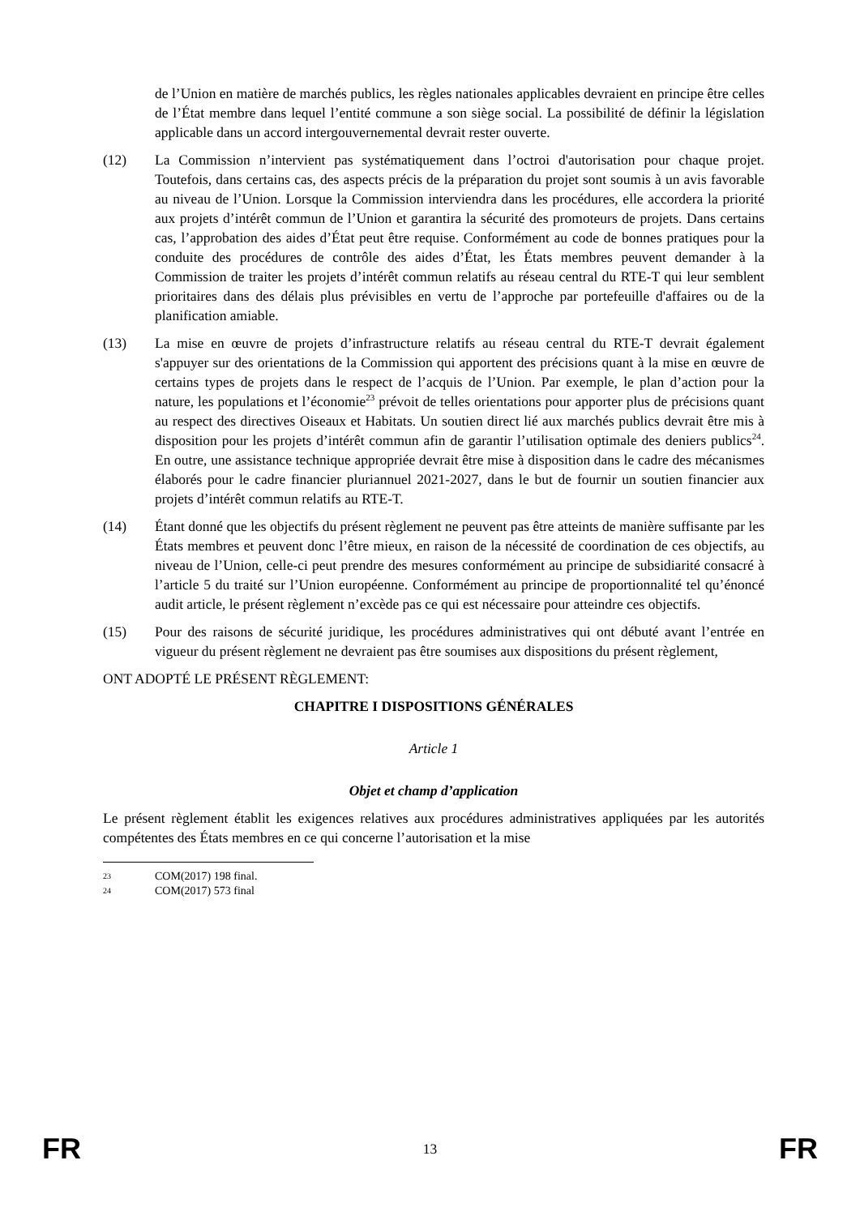de l’Union en matière de marchés publics, les règles nationales applicables devraient en principe être celles de l’État membre dans lequel l’entité commune a son siège social. La possibilité de définir la législation applicable dans un accord intergouvernemental devrait rester ouverte.
(12) La Commission n’intervient pas systématiquement dans l’octroi d'autorisation pour chaque projet. Toutefois, dans certains cas, des aspects précis de la préparation du projet sont soumis à un avis favorable au niveau de l’Union. Lorsque la Commission interviendra dans les procédures, elle accordera la priorité aux projets d’intérêt commun de l’Union et garantira la sécurité des promoteurs de projets. Dans certains cas, l’approbation des aides d’État peut être requise. Conformément au code de bonnes pratiques pour la conduite des procédures de contrôle des aides d’État, les États membres peuvent demander à la Commission de traiter les projets d’intérêt commun relatifs au réseau central du RTE-T qui leur semblent prioritaires dans des délais plus prévisibles en vertu de l’approche par portefeuille d'affaires ou de la planification amiable.
(13) La mise en œuvre de projets d’infrastructure relatifs au réseau central du RTE-T devrait également s'appuyer sur des orientations de la Commission qui apportent des précisions quant à la mise en œuvre de certains types de projets dans le respect de l’acquis de l’Union. Par exemple, le plan d’action pour la nature, les populations et l’économie<sup>23</sup> prévoit de telles orientations pour apporter plus de précisions quant au respect des directives Oiseaux et Habitats. Un soutien direct lié aux marchés publics devrait être mis à disposition pour les projets d’intérêt commun afin de garantir l’utilisation optimale des deniers publics<sup>24</sup>. En outre, une assistance technique appropriée devrait être mise à disposition dans le cadre des mécanismes élaborés pour le cadre financier pluriannuel 2021-2027, dans le but de fournir un soutien financier aux projets d’intérêt commun relatifs au RTE-T.
(14) Étant donné que les objectifs du présent règlement ne peuvent pas être atteints de manière suffisante par les États membres et peuvent donc l’être mieux, en raison de la nécessité de coordination de ces objectifs, au niveau de l’Union, celle-ci peut prendre des mesures conformément au principe de subsidiarité consacré à l’article 5 du traité sur l’Union européenne. Conformément au principe de proportionnalité tel qu’énoncé audit article, le présent règlement n’excède pas ce qui est nécessaire pour atteindre ces objectifs.
(15) Pour des raisons de sécurité juridique, les procédures administratives qui ont débuté avant l’entrée en vigueur du présent règlement ne devraient pas être soumises aux dispositions du présent règlement,
ONT ADOPTÉ LE PRÉSENT RÈGLEMENT:
CHAPITRE I DISPOSITIONS GÉNÉRALES
Article 1
Objet et champ d’application
Le présent règlement établit les exigences relatives aux procédures administratives appliquées par les autorités compétentes des États membres en ce qui concerne l’autorisation et la mise
23 COM(2017) 198 final.
24 COM(2017) 573 final
FR 13 FR